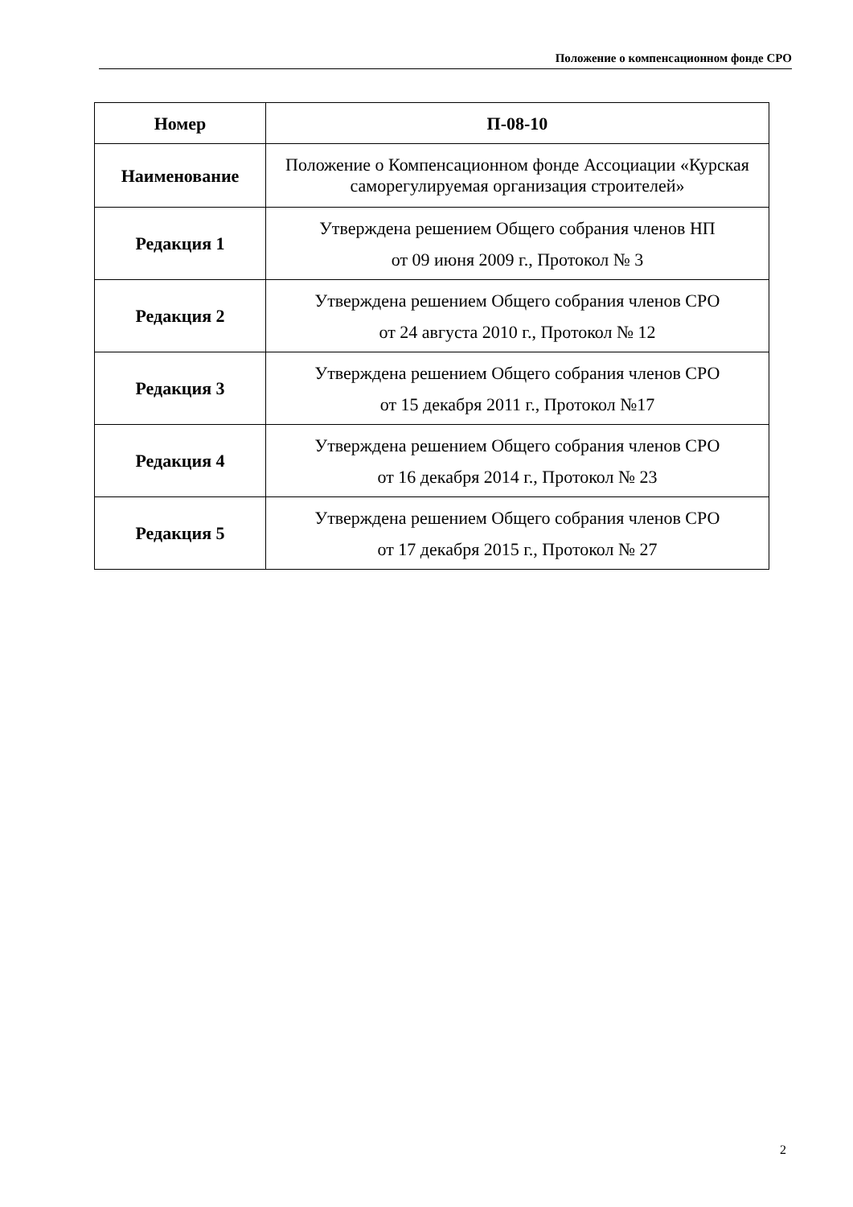Положение о компенсационном фонде СРО
| Номер | П-08-10 |
| Наименование | Положение о Компенсационном фонде Ассоциации «Курская саморегулируемая организация строителей» |
| Редакция 1 | Утверждена решением Общего собрания членов НП от 09 июня 2009 г., Протокол № 3 |
| Редакция 2 | Утверждена решением Общего собрания членов СРО от 24 августа 2010 г., Протокол № 12 |
| Редакция 3 | Утверждена решением Общего собрания членов СРО от 15 декабря 2011 г., Протокол №17 |
| Редакция 4 | Утверждена решением Общего собрания членов СРО от 16 декабря 2014 г., Протокол № 23 |
| Редакция 5 | Утверждена решением Общего собрания членов СРО от 17 декабря 2015 г., Протокол № 27 |
2